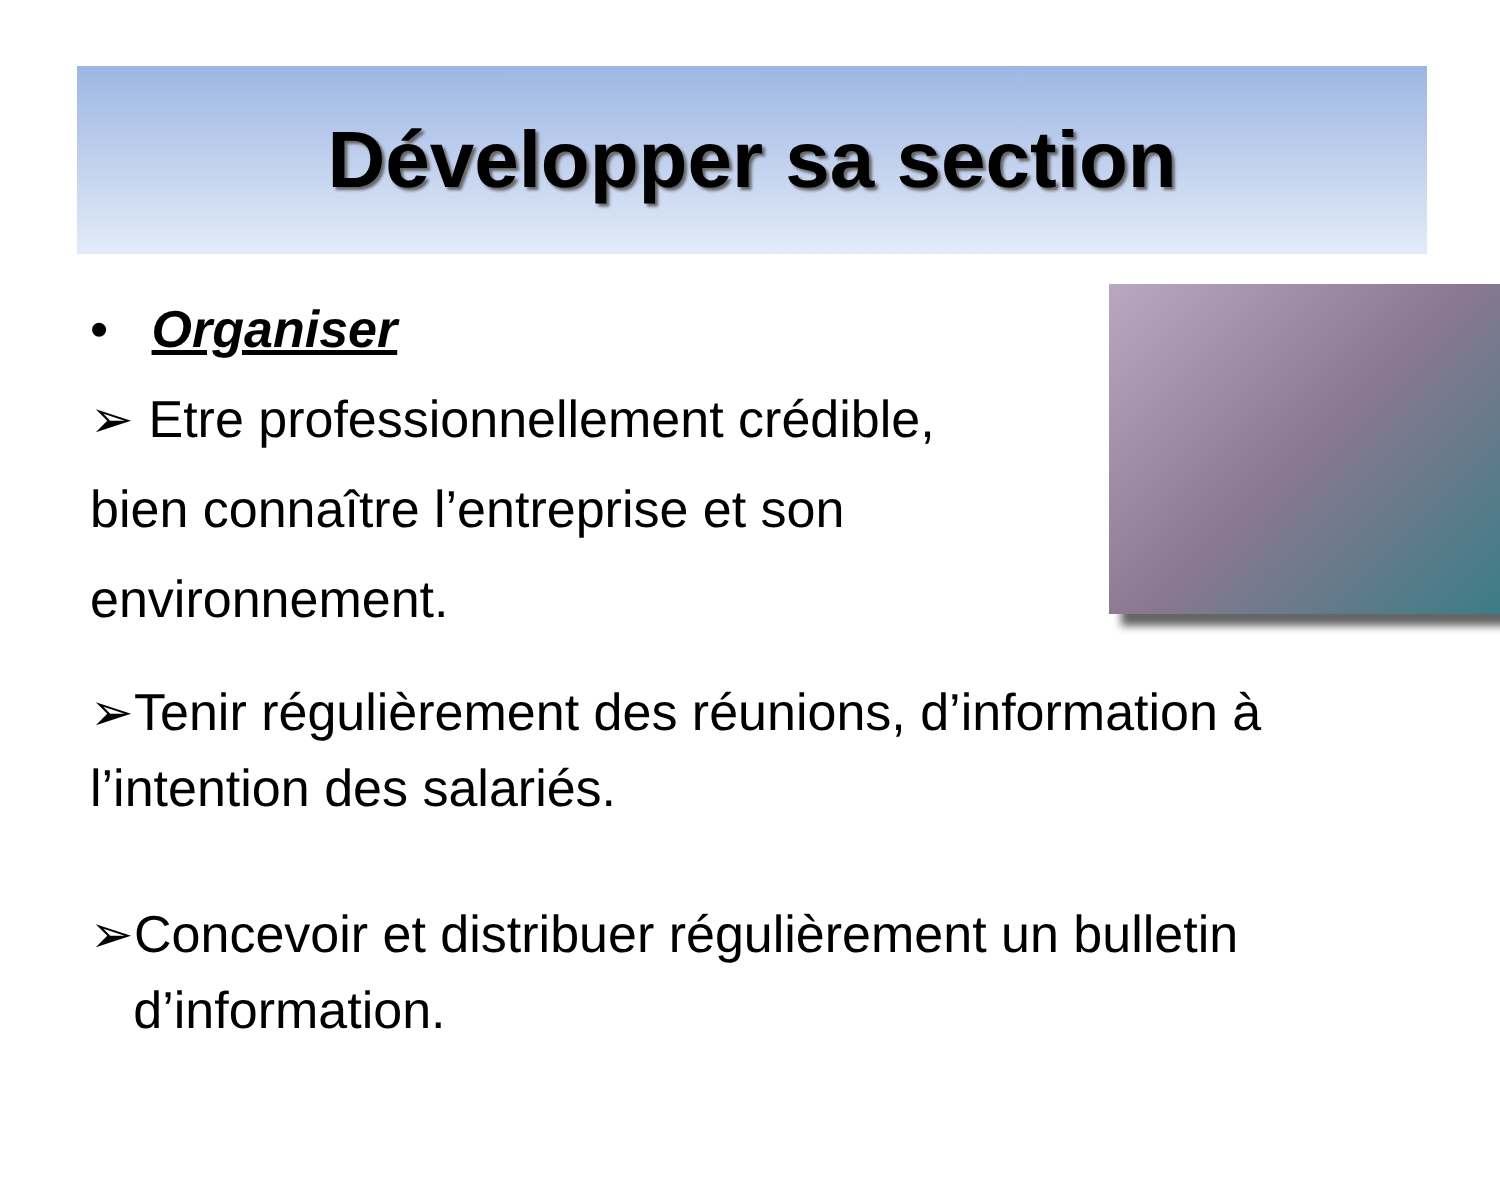Développer sa section
• Organiser
➢ Etre professionnellement crédible, bien connaître l’entreprise et son environnement.
➢Tenir régulièrement des réunions, d’information à l’intention des salariés.
➢Concevoir et distribuer régulièrement un bulletin
d’information.